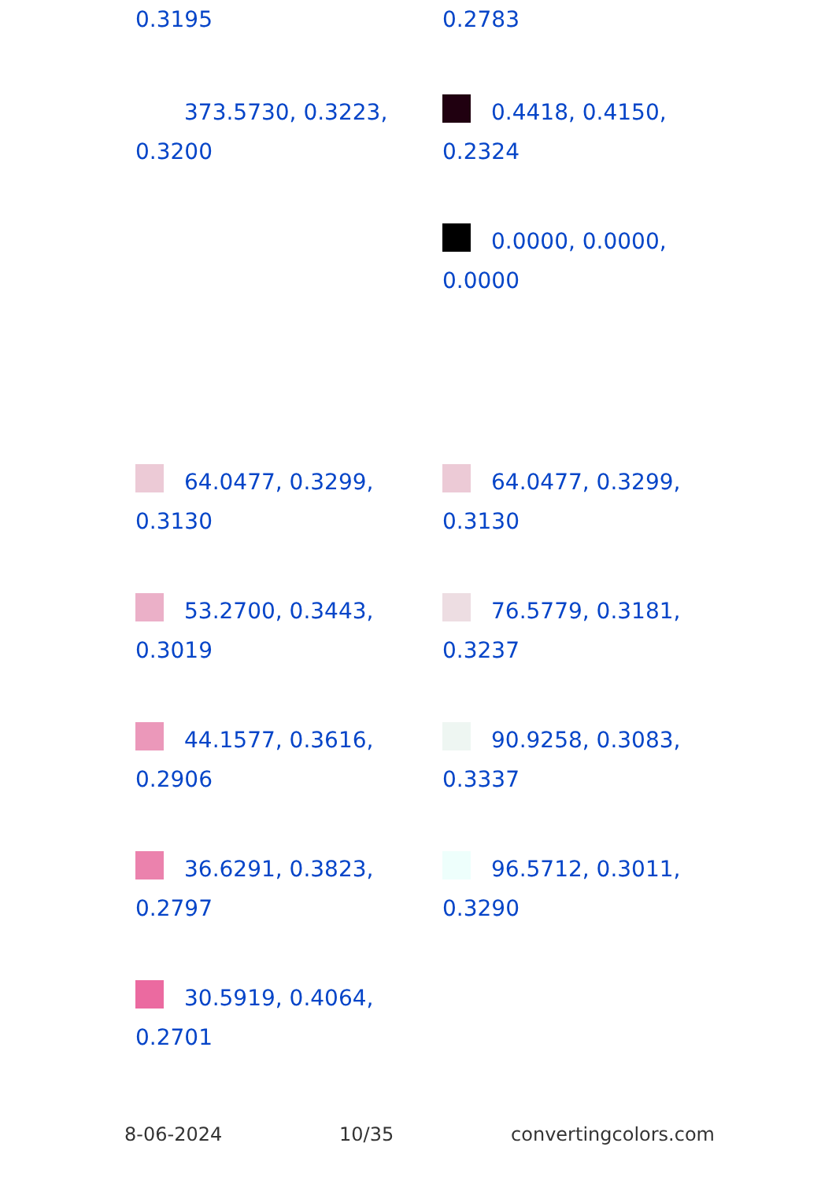0.3195 0.2783
373.5730, 0.3223, 0.3200
0.4418, 0.4150, 0.2324
0.0000, 0.0000, 0.0000
64.0477, 0.3299, 0.3130 64.0477, 0.3299, 0.3130
53.2700, 0.3443, 0.3019 76.5779, 0.3181, 0.3237
44.1577, 0.3616, 0.2906 90.9258, 0.3083, 0.3337
36.6291, 0.3823, 0.2797 96.5712, 0.3011, 0.3290
30.5919, 0.4064, 0.2701
8-06-2024 10/35 convertingcolors.com